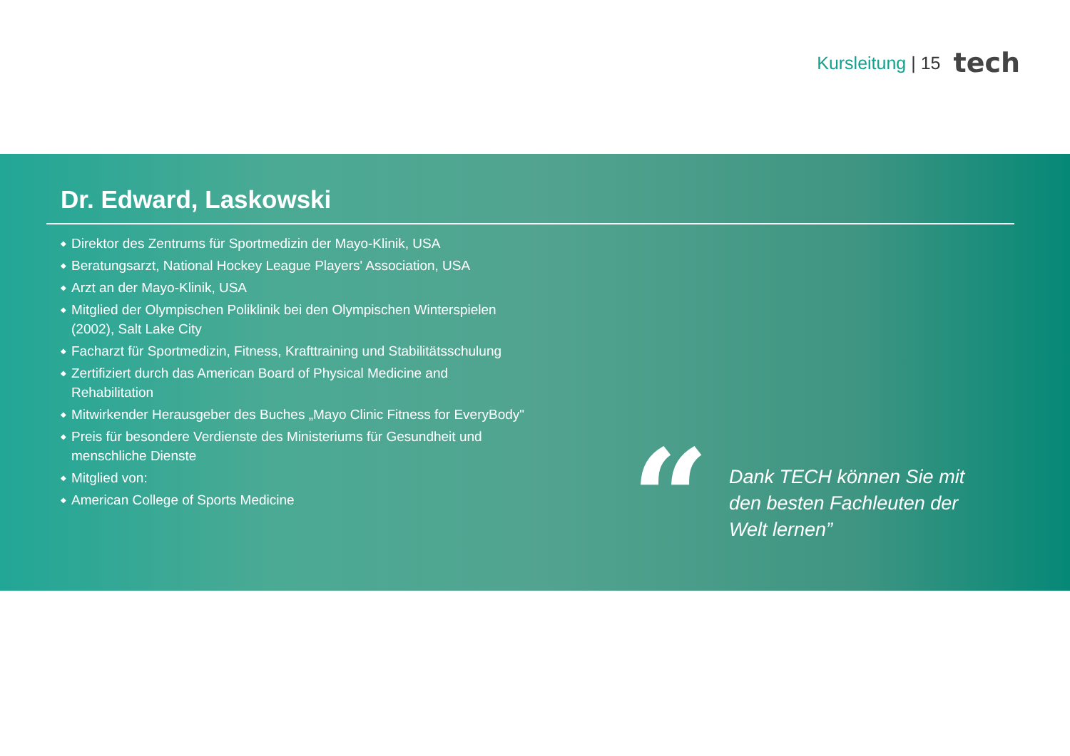Kursleitung | 15
tech
Dr. Edward, Laskowski
◆ Direktor des Zentrums für Sportmedizin der Mayo-Klinik, USA
◆ Beratungsarzt, National Hockey League Players' Association, USA
◆ Arzt an der Mayo-Klinik, USA
◆ Mitglied der Olympischen Poliklinik bei den Olympischen Winterspielen (2002), Salt Lake City
◆ Facharzt für Sportmedizin, Fitness, Krafttraining und Stabilitätsschulung
◆ Zertifiziert durch das American Board of Physical Medicine and Rehabilitation
◆ Mitwirkender Herausgeber des Buches „Mayo Clinic Fitness for EveryBody"
◆ Preis für besondere Verdienste des Ministeriums für Gesundheit und menschliche Dienste
◆ Mitglied von:
◆ American College of Sports Medicine
“
Dank TECH können Sie mit den besten Fachleuten der Welt lernen”